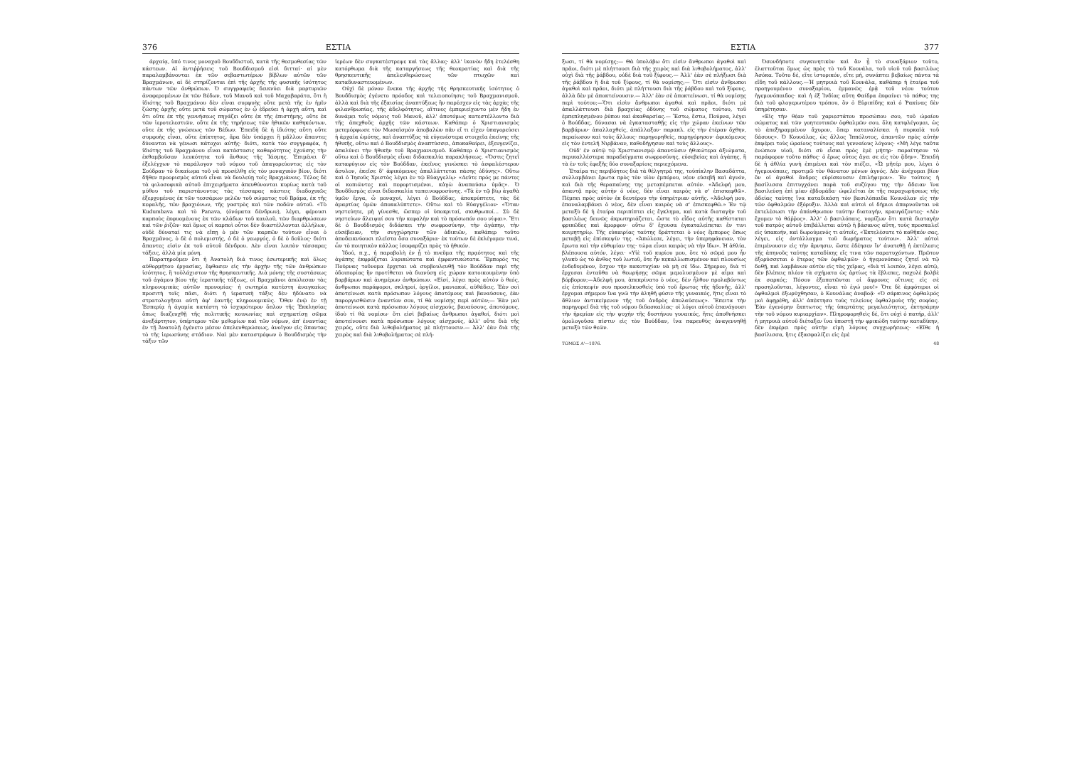376 ΕΣΤΙΑ
ἀρχαίᾳ, ὑπό τινος μοναχοῦ Βουδδιστοῦ, κατὰ τῆς θεσμοθεσίας τῶν κάστεων. Αἱ ἀντιῤῥήσεις τοῦ Βουδδισμοῦ εἰσὶ διτταί· αἱ μὲν παραλαμβάνονται ἐκ τῶν σεβαστωτέρων βίβλων αὐτῶν τῶν Βραχμάνων, αἱ δὲ στηρίζονται ἐπὶ τῆς ἀρχῆς τῆς φυσικῆς ἰσότητος πάντων τῶν ἀνθρώπων. Ὁ συγγραφεὺς δεικνύει διὰ μαρτυριῶν ἀναφερομένων ἐκ τῶν Βέδων, τοῦ Μανοῦ καὶ τοῦ Μαχαβαράτα, ὅτι ἡ ἰδιότης τοῦ Βραχμάνου δὲν εἶναι συμφυὴς οὔτε μετὰ τῆς ἐν ἡμῖν ζώσης ἀρχῆς οὔτε μετὰ τοῦ σώματος ἐν ᾧ ἑδρεύει ἡ ἀρχὴ αὕτη, καὶ ὅτι οὔτε ἐκ τῆς γεννήσεως πηγάζει οὔτε ἐκ τῆς ἐπιστήμης, οὔτε ἐκ τῶν ἱεροτελεστιῶν, οὔτε ἐκ τῆς τηρήσεως τῶν ἠθικῶν καθηκόντων, οὔτε ἐκ τῆς γνώσεως τῶν Βέδων. Ἐπειδὴ δὲ ἡ ἰδιότης αὕτη οὔτε συμφυὴς εἶναι, οὔτε ἐπίκτητος, ἄρα δὲν ὑπάρχει ἢ μᾶλλον ἅπαντες δύνανται νὰ γένωσι κάτοχοι αὐτῆς· διότι, κατὰ τὸν συγγραφέα, ἡ ἰδιότης τοῦ Βραχμάνου εἶναι κατάστασις καθαρότητος ἐχούσης τὴν ἐκθαμβοῦσαν λευκότητα τοῦ ἄνθους τῆς Ἰάσμης. Ἐπιμένει δ' ἐξελέγχων τὸ παράλογον τοῦ νόμου τοῦ ἀπαγορεύοντος εἰς τὸν Σούδραν τὸ δικαίωμα τοῦ νὰ προσέλθῃ εἰς τὸν μοναχικὸν βίον, διότι δῆθεν προορισμὸς αὐτοῦ εἶναι νὰ δουλεύῃ τοῖς Βραχμάνοις. Τέλος δὲ τὰ φιλοσοφικὰ αὐτοῦ ἐπιχειρήματα ἀπευθύνονται κυρίως κατὰ τοῦ μύθου τοῦ παριστάνοντος τὰς τέσσαρας κάστεις διαδοχικῶς ἐξερχομένας ἐκ τῶν τεσσάρων μελῶν τοῦ σώματος τοῦ Βράμα, ἐκ τῆς κεφαλῆς, τῶν βραχιόνων, τῆς γαστρὸς καὶ τῶν ποδῶν αὐτοῦ. «Τὸ Kudumbava καὶ τὸ Panava, (ὀνόματα δένδρων), λέγει, φέρουσι καρποὺς ἐκφυομένους ἐκ τῶν κλάδων τοῦ καυλοῦ, τῶν διαρθρώσεων καὶ τῶν ῥιζῶν· καὶ ὅμως οἱ καρποὶ οὗτοι δὲν διαστέλλονται ἀλλήλων, οὐδὲ δύναταί τις νὰ εἴπῃ ὁ μὲν τῶν καρπῶν τούτων εἶναι ὁ Βραχμᾶνος, ὁ δὲ ὁ πολεμιστής, ὁ δὲ ὁ γεωργός, ὁ δὲ ὁ δοῦλος· διότι ἅπαντες εἰσὶν ἐκ τοῦ αὐτοῦ δένδρου. Δὲν εἶναι λοιπὸν τέσσαρες τάξεις, ἀλλὰ μία μόνη.
Παρατηροῦμεν ὅτι ἡ Ἀνατολὴ διά τινος ἐσωτερικῆς καὶ ὅλως αὐθορμήτου ἐργασίας, ἔφθασεν εἰς τὴν ἀρχὴν τῆς τῶν ἀνθρώπων ἰσότητος, ἢ τοὐλάχιστον τῆς θρησκευτικῆς. Διὰ μόνης τῆς συστάσεως τοῦ ἀγάμου βίου τῆς ἱερατικῆς τάξεως, οἱ Βραχμᾶνοι ἀπώλεσαν τὰς κληρονομικὰς αὐτῶν προνομίας· ἡ σωτηρία κατέστη ἀναγκαίως προσιτὴ τοῖς πᾶσι, διότι ἡ ἱερατικὴ τάξις δὲν ἠδύνατο νὰ στρατολογῆται αὐτὴ ἀφ' ἑαυτῆς κληρονομικῶς. Ὅθεν ἐνῷ ἐν τῇ Ἑσπερίᾳ ἡ ἀγαμία κατέστη τὸ ἰσχυρότερον ὅπλον τῆς Ἐκκλησίας ὅπως διαζευχθῇ τῆς πολιτικῆς κοινωνίας καὶ σχηματίσῃ σῶμα ἀνεξάρτητον, ὑπέρτερον τῶν μεθορίων καὶ τῶν νόμων, ἀπ' ἐναντίας ἐν τῇ Ἀνατολῇ ἐγένετο μέσον ἀπελευθερώσεως, ἀνοῖγον εἰς ἅπαντας τὸ τῆς ἱερωσύνης στάδιον. Ναὶ μὲν καταστρέφων ὁ Βουδδισμὸς τὴν τάξιν τῶν
ἱερέων δὲν συγκατέστρεψε καὶ τὰς ἄλλας· ἀλλ' ἱκανὸν ἤδη ἐτελέσθη κατόρθωμα διὰ τῆς καταργήσεως τῆς θεοκρατίας καὶ διὰ τῆς θρησκευτικῆς ἀπελευθερώσεως τῶν πτωχῶν καὶ καταδυναστευομένων.
Οὐχὶ δὲ μόνον ἕνεκα τῆς ἀρχῆς τῆς θρησκευτικῆς ἰσότητος ὁ Βουδδισμὸς ἐγένετο πρόοδος καὶ τελειοποίησις τοῦ Βραχμανισμοῦ, ἀλλὰ καὶ διὰ τῆς ἐξαισίας ἀναπτύξεως ἣν παρέσχεν εἰς τὰς ἀρχὰς τῆς φιλανθρωπίας, τῆς ἀδελφότητος, αἵτινες ἐμπεριείχοντο μὲν ἤδη ἐν δυνάμει τοῖς νόμοις τοῦ Μανοῦ, ἀλλ' ἀποτόμως κατεστέλλοντο διὰ τῆς ἀπεχθοῦς ἀρχῆς τῶν κάστεων. Καθάπερ ὁ Χριστιανισμὸς μετεμόρφωσε τὸν Μωσαϊσμὸν ἀποβαλὼν πᾶν εἴ τι εἶχεν ὑπαγορεύσει ἡ ἀρχαία ὠμότης, καὶ ἀναπτύξας τὰ εὐγενέστερα στοιχεῖα ἐκείνης τῆς ἠθικῆς, οὕτω καὶ ὁ Βουδδισμὸς ἀναπτύσσει, ἀποκαθαίρει, ἐξευγενίζει, ἁπαλύνει τὴν ἠθικὴν τοῦ Βραχμανισμοῦ. Καθάπερ ὁ Χριστιανισμὸς οὕτω καὶ ὁ Βουδδισμὸς εἶναι διδασκαλία παρακλήσεως. «Ὅστις ζητεῖ καταφύγιον εἰς τὸν Βούδδαν, ἐκεῖνος γινώσκει τὸ ἀσφαλέστερον ἄσυλον, ἐκεῖσε δ' ἀφικόμενος ἀπαλλάττεται πάσης ὀδύνης». Οὕτω καὶ ὁ Ἰησοῦς Χριστὸς λέγει ἐν τῷ Εὐαγγελίῳ· «Δεῦτε πρός με πάντες οἱ κοπιῶντες καὶ πεφορτισμένοι, κἀγὼ ἀναπαύσω ὑμᾶς». Ὁ Βουδδισμὸς εἶναι διδασκαλία ταπεινοφροσύνης. «Τὰ ἐν τῷ βίῳ ἀγαθὰ ὑμῶν ἔργα, ὦ μοναχοί, λέγει ὁ Βούδδας, ἀποκρύπτετε, τὰς δὲ ἁμαρτίας ὑμῶν ἀποκαλύπτετε». Οὕτω καὶ τὸ Εὐαγγέλιον· «Ὅταν νηστεύητε, μὴ γίνεσθε, ὥσπερ οἱ ὑποκριταί, σκυθρωποί... Σὺ δὲ νηστεύων ἄλειψαί σου τὴν κεφαλὴν καὶ τὸ πρόσωπόν σου νίψαι». Ἔτι δὲ ὁ Βουδδισμὸς διδάσκει τὴν σωφροσύνην, τὴν ἀγάπην, τὴν εὐσέβειαν, τὴν συγχώρησιν τῶν ἀδικιῶν, καθάπερ τοῦτο ἀποδεικνύουσι πλεῖστα ὅσα συναξάρια· ἐκ τούτων δὲ ἐκλέγομεν τινά, ὧν τὸ ποιητικὸν κάλλος ἰσοφαρίζει πρὸς τὸ ἠθικόν.
Ἰδού, π.χ., ἡ παραβολὴ ἐν ᾗ τὸ πνεῦμα τῆς πρᾳότητος καὶ τῆς ἀγάπης ἐκφράζεται λυρικώτατα καὶ ἐμφαντικώτατα. Ἔμπορός τις Πούρνας τοὔνομα ἔρχεται νὰ συμβουλευθῇ τὸν Βούδδαν περὶ τῆς ὁδοιπορίας ἣν προτίθεται νὰ διανύσῃ εἰς χώραν κατοικουμένην ὑπὸ βαρβάρων καὶ ἀνημέρων ἀνθρώπων. «Εἰσί, λέγει πρὸς αὐτὸν ὁ θεός, ἄνθρωποι παράφοροι, σκληροί, ὀργίλοι, μανιακοί, αὐθάδεις. Ἐὰν σοὶ ἀποτείνωσι κατὰ πρόσωπον λόγους ἀποτόμους καὶ βαναύσους, ἐὰν παροργισθῶσιν ἐναντίον σου, τί θὰ νομίσῃς περὶ αὐτῶν;— Ἐὰν μοὶ ἀποτείνωσι κατὰ πρόσωπον λόγους αἰσχρούς, βαναύσους, ἀποτόμους, ἰδοὺ τί θὰ νομίσω· ὅτι εἰσὶ βεβαίως ἄνθρωποι ἀγαθοί, διότι μοὶ ἀποτείνουσι κατὰ πρόσωπον λόγους αἰσχρούς, ἀλλ' οὔτε διὰ τῆς χειρός, οὔτε διὰ λιθοβολήματος μὲ πλήττουσιν.— Ἀλλ' ἐὰν διὰ τῆς χειρὸς καὶ διὰ λιθοβολήματος σὲ πλή-
ΕΣΤΙΑ 377
ξωσι, τί θὰ νομίσῃς;— Θὰ ὑπολάβω ὅτι εἰσὶν ἄνθρωποι ἀγαθοὶ καὶ πρᾶοι, διότι μὲ πλήττουσι διὰ τῆς χειρὸς καὶ διὰ λιθοβολήματος, ἀλλ' οὐχὶ διὰ τῆς ῥάβδου, οὐδὲ διὰ τοῦ ξίφους.— Ἀλλ' ἐὰν σὲ πλήξωσι διὰ τῆς ῥάβδου ἢ διὰ τοῦ ξίφους, τί θὰ νομίσῃς;— Ὅτι εἰσὶν ἄνθρωποι ἀγαθοὶ καὶ πρᾶοι, διότι μὲ πλήττουσι διὰ τῆς ῥάβδου καὶ τοῦ ξίφους, ἀλλὰ δὲν μὲ ἀποκτείνουσιν.— Ἀλλ' ἐὰν σὲ ἀποκτείνωσι, τί θὰ νομίσῃς περὶ τούτου;—Ὅτι εἰσὶν ἄνθρωποι ἀγαθοὶ καὶ πρᾶοι, διότι μὲ ἀπαλλάττουσι διὰ βραχείας ὀδύνης τοῦ σώματος τούτου, τοῦ ἐμπεπλησμένου ῥύπου καὶ ἀκαθαρσίας.— Ἔστω, ἔστω, Πούρνα, λέγει ὁ Βούδδας, δύνασαι νὰ ἐγκατασταθῇς εἰς τὴν χώραν ἐκείνων τῶν βαρβάρων· ἀπαλλαχθείς, ἀπάλλαξον· παρακλ. εἰς τὴν ἑτέραν ὄχθην, περαίωσον καὶ τοὺς ἄλλους· παρηγορηθείς, παρηγόρησον· ἀφικόμενος εἰς τὸν ἐντελῆ Νιρβάναν, καθοδήγησον καὶ τοὺς ἄλλους».
Οὐδ' ἐν αὐτῷ τῷ Χριστιανισμῷ ἀπαντῶσιν ἠθικώτερα ἀξιώματα, περικαλλέστερα παραδείγματα σωφροσύνης, εὐσεβείας καὶ ἀγάπης, ἢ τὰ ἐν τοῖς ἐφεξῆς δύο συναξαρίοις περιεχόμενα.
Ἑταίρα τις περιβόητος διὰ τὰ θέλγητρά της, τοὐπίκλην Βασαδάττα, συλλαμβάνει ἔρωτα πρὸς τὸν υἱὸν ἐμπόρου, νέον εὐσεβῆ καὶ ἁγνόν, καὶ διὰ τῆς θεραπαίνης της μεταπέμπεται αὐτόν. «Ἀδελφή μου, ἀπαντᾷ πρὸς αὐτὴν ὁ νέος, δὲν εἶναι καιρὸς νὰ σ' ἐπισκεφθῶ». Πέμπει πρὸς αὐτὸν ἐκ δευτέρου τὴν ὑπηρέτριαν αὐτῆς. «Ἀδελφή μου, ἐπαναλαμβάνει ὁ νέος, δὲν εἶναι καιρὸς νὰ σ' ἐπισκεφθῶ.» Ἐν τῷ μεταξὺ δὲ ἡ ἑταίρα περιπίπτει εἰς ἔγκλημα, καὶ κατὰ διαταγὴν τοῦ βασιλέως δεινῶς ἀκρωτηριάζεται, ὥστε τὸ εἶδος αὐτῆς καθίσταται φρικῶδες καὶ ἄμορφον· οὕτω δ' ἔχουσα ἐγκαταλείπεται ἔν τινι κοιμητηρίῳ. Τῆς εὐκαιρίας ταύτης δράττεται ὁ νέος ἔμπορος ὅπως μεταβῇ εἰς ἐπίσκεψίν της. «Ἀπώλεσε, λέγει, τὴν ὑπερηφάνειαν, τὸν ἔρωτα καὶ τὴν εὐθυμίαν της· τώρα εἶναι καιρὸς νὰ τὴν ἴδω». Ἡ ἀθλία, βλέπουσα αὐτόν, λέγει· «Υἱὲ τοῦ κυρίου μου, ὅτε τὸ σῶμά μου ἦν γλυκὺ ὡς τὸ ἄνθος τοῦ λωτοῦ, ὅτε ἦν κεκαλλωπισμένον καὶ πλουσίως ἐνδεδυμένον, ἔσχον τὴν κακοτυχίαν νὰ μὴ σὲ ἴδω. Σήμερον, διὰ τί ἔρχεσαι ἐνταῦθα νὰ θεωρήσῃς σῶμα μεμολυσμένον μὲ αἷμα καὶ βόρβορον;—Ἀδελφή μου, ἀπεκρίνατο ὁ νέος, δὲν ἦλθον προλαβόντως εἰς ἐπίσκεψίν σου προσελκυσθεὶς ὑπὸ τοῦ ἔρωτος τῆς ἡδονῆς, ἀλλ' ἔρχομαι σήμερον ἵνα γνῶ τὴν ἀληθῆ φύσιν τῆς γυναικός, ἥτις εἶναι τὸ ἄθλιον ἀντικείμενον τῆς τοῦ ἀνδρὸς ἀπολαύσεως». Ἔπειτα τὴν παρηγορεῖ διὰ τῆς τοῦ νόμου διδασκαλίας· οἱ λόγοι αὐτοῦ ἐπανάγουσι τὴν ἠρεμίαν εἰς τὴν ψυχὴν τῆς δυστήνου γυναικός, ἥτις ἀποθνήσκει ὁμολογοῦσα πίστιν εἰς τὸν Βούδδαν, ἵνα παρευθὺς ἀναγεννηθῇ μεταξὺ τῶν θεῶν.
Ὁσονδήποτε συγκινητικὸν καὶ ἂν ᾖ τὸ συναξάριον τοῦτο, ἐλαττοῦται ὅμως ὡς πρὸς τὸ τοῦ Κουνάλα, τοῦ υἱοῦ τοῦ βασιλέως Ἀσόκα. Τοῦτο δέ, εἴτε ἱστορικόν, εἴτε μή, συνάπτει βεβαίως πάντα τὰ εἴδη τοῦ κάλλους.—Ἡ μητρυιὰ τοῦ Κουνάλα, καθάπερ ἡ ἑταίρα τοῦ προηγουμένου συναξαρίου, ἐμμανῶς ἐρᾷ τοῦ νέου τούτου ἡγεμονόπαιδος· καὶ ἡ ἐξ Ἰνδίας αὕτη Φαίδρα ἐκφαίνει τὸ πάθος της διὰ τοῦ φλογερωτέρου τρόπου, ὃν ὁ Εὐριπίδης καὶ ὁ Ῥακίνας δὲν ὑπηρέτησαν.
«Εἰς τὴν θέαν τοῦ χαριεστάτου προσώπου σου, τοῦ ὡραίου σώματος καὶ τῶν γοητευτικῶν ὀφθαλμῶν σου, ὅλη κατφλέγομαι, ὡς τὸ ἀπεξηραμμένον ἄχυρον, ὅπερ καταναλίσκει ἡ πυρκαϊὰ τοῦ δάσους». Ὁ Κουνάλας, ὡς ἄλλος Ἱππόλυτος, ἀπαντῶν πρὸς αὐτὴν ἐκφέρει τοὺς ὡραίους τούτους καὶ γενναίους λόγους· «Μὴ λέγε ταῦτα ἐνώπιον υἱοῦ, διότι σὺ εἶσαι πρὸς ἐμὲ μήτηρ· παραίτησον τὸ παράφορον τοῦτο πάθος· ὁ ἔρως οὗτος ἄγει σε εἰς τὸν ᾅδην». Ἐπειδὴ δὲ ἡ ἀθλία γυνὴ ἐπιμένει καὶ τὸν πιέζει, «Ὦ μῆτέρ μου, λέγει ὁ ἡγεμονόπαις, προτιμῶ τὸν θάνατον μένων ἁγνός. Δὲν ἀνέχομαι βίον ὃν οἱ ἀγαθοὶ ἄνδρες εὑρίσκουσιν ἐπιλήψιμον». Ἐν τούτοις ἡ βασίλισσα ἐπιτυγχάνει παρὰ τοῦ συζύγου της τὴν ἄδειαν ἵνα βασιλεύσῃ ἐπὶ μίαν ἑβδομάδα· ὠφελεῖται ἐκ τῆς παραχωρήσεως τῆς ἀδείας ταύτης ἵνα καταδικάσῃ τὸν βασιλόπαιδα Κουνάλαν εἰς τὴν τῶν ὀφθαλμῶν ἐξόρυξιν. Ἀλλὰ καὶ αὐτοὶ οἱ δήμιοι ἀπαρνοῦνται νὰ ἐκτελέσωσι τὴν ἀπάνθρωπον ταύτην διαταγήν, κραυγάζοντες· «Δὲν ἔχομεν τὸ θάῤῥος». Ἀλλ' ὁ βασιλόπαις, νομίζων ὅτι κατὰ διαταγὴν τοῦ πατρὸς αὐτοῦ ἐπιβάλλεται αὐτῷ ἡ βάσανος αὕτη, τοὺς προσκαλεῖ εἰς ὑπακοήν, καὶ δωρούμενός τι αὐτοῖς, «Ἐκτελέσατε τὸ καθῆκόν σας, λέγει, εἰς ἀντάλλαγμα τοῦ δωρήματος τούτου». Ἀλλ' αὐτοὶ ἐπιμένουσιν εἰς τὴν ἄρνησιν, ὥστε ἐδέησεν ἵν' ἀνατεθῇ ἡ ἐκτέλεσις τῆς ἀπηνοῦς ταύτης καταδίκης εἴς τινα τῶν παρατυχόντων. Πρῶτον ἐξορύσσεται ὁ ἕτερος τῶν ὀφθαλμῶν· ὁ ἡγεμονόπαις ζητεῖ νὰ τῷ δοθῇ, καὶ λαμβάνων αὐτὸν εἰς τὰς χεῖρας, «διὰ τί λοιπόν, λέγει αὐτῷ, δὲν βλέπεις πλέον τὰ σχήματα ὡς ἀρτίως τὰ ἔβλεπες, παχυλὲ βολβὲ ἐκ σαρκός; Πόσον ἐξαπατῶνται οἱ ἄφρονες οἵτινες εἰς σὲ προσηλοῦνται, λέγοντες, εἶναι τὸ ἐγώ μου!» Ὅτε δὲ ἀμφότεροι οἱ ὀφθαλμοὶ ἐξωρύχθησαν, ὁ Κουνάλας ἀναβοᾷ· «Ὁ σάρκινος ὀφθαλμός μοὶ ἀφῃρέθη, ἀλλ' ἀπέκτησα τοὺς τελείους ὀφθαλμοὺς τῆς σοφίας. Ἐὰν ἐγενόμην ἔκπτωτος τῆς ὑπερτάτης μεγαλειότητος, ἐκτησάμην τὴν τοῦ νόμου κυριαρχίαν». Πληροφορηθεὶς δέ, ὅτι οὐχὶ ὁ πατήρ, ἀλλ' ἡ μητρυιὰ αὐτοῦ διέταξεν ἵνα ὑποστῇ τὴν φρικώδη ταύτην καταδίκην, δὲν ἐκφέρει πρὸς αὐτὴν εἰμὴ λόγους συγχωρήσεως· «Εἴθε ἡ βασίλισσα, ἥτις ἐξασφαλίζει εἰς ἐμὲ
ΤΟΜΟΣ Α'—1876. 48